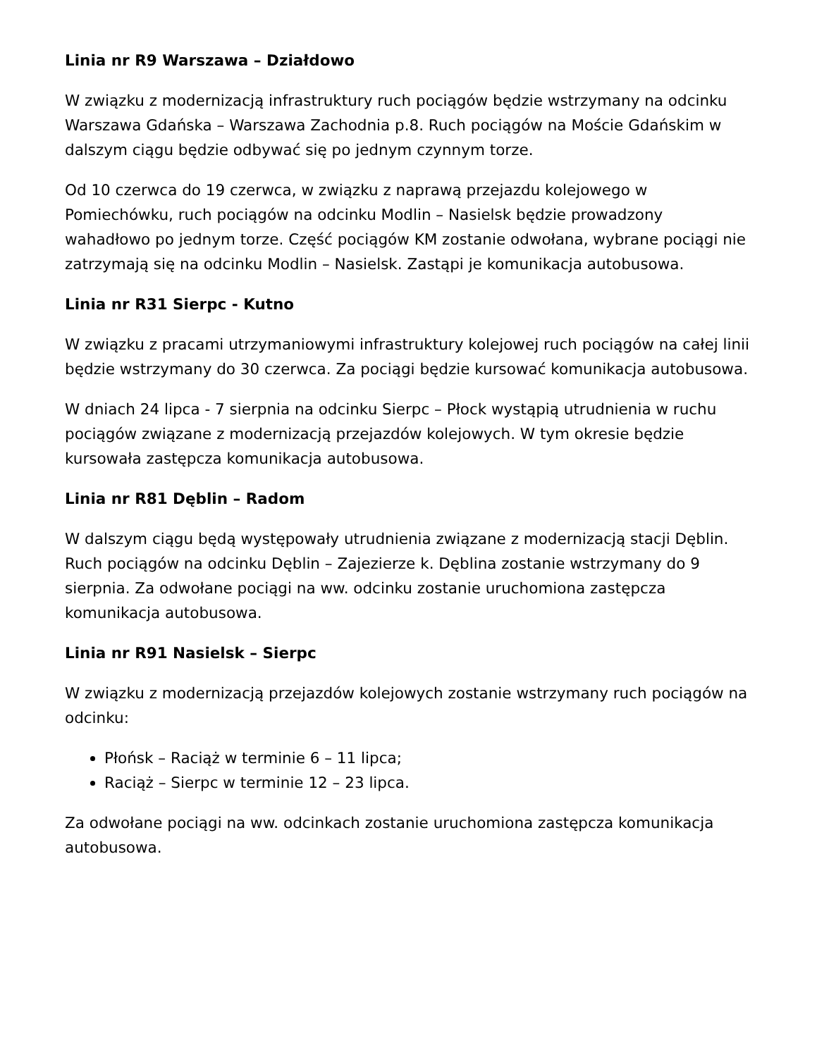Linia nr R9 Warszawa – Działdowo
W związku z modernizacją infrastruktury ruch pociągów będzie wstrzymany na odcinku Warszawa Gdańska – Warszawa Zachodnia p.8. Ruch pociągów na Moście Gdańskim w dalszym ciągu będzie odbywać się po jednym czynnym torze.
Od 10 czerwca do 19 czerwca, w związku z naprawą przejazdu kolejowego w Pomiechówku, ruch pociągów na odcinku Modlin – Nasielsk będzie prowadzony wahadłowo po jednym torze. Część pociągów KM zostanie odwołana, wybrane pociągi nie zatrzymają się na odcinku Modlin – Nasielsk. Zastąpi je komunikacja autobusowa.
Linia nr R31 Sierpc - Kutno
W związku z pracami utrzymaniowymi infrastruktury kolejowej ruch pociągów na całej linii będzie wstrzymany do 30 czerwca. Za pociągi będzie kursować komunikacja autobusowa.
W dniach 24 lipca - 7 sierpnia na odcinku Sierpc – Płock wystąpią utrudnienia w ruchu pociągów związane z modernizacją przejazdów kolejowych. W tym okresie będzie kursowała zastępcza komunikacja autobusowa.
Linia nr R81 Dęblin – Radom
W dalszym ciągu będą występowały utrudnienia związane z modernizacją stacji Dęblin. Ruch pociągów na odcinku Dęblin – Zajezierze k. Dęblina zostanie wstrzymany do 9 sierpnia. Za odwołane pociągi na ww. odcinku zostanie uruchomiona zastępcza komunikacja autobusowa.
Linia nr R91 Nasielsk – Sierpc
W związku z modernizacją przejazdów kolejowych zostanie wstrzymany ruch pociągów na odcinku:
Płońsk – Raciąż w terminie 6 – 11 lipca;
Raciąż – Sierpc w terminie 12 – 23 lipca.
Za odwołane pociągi na ww. odcinkach zostanie uruchomiona zastępcza komunikacja autobusowa.